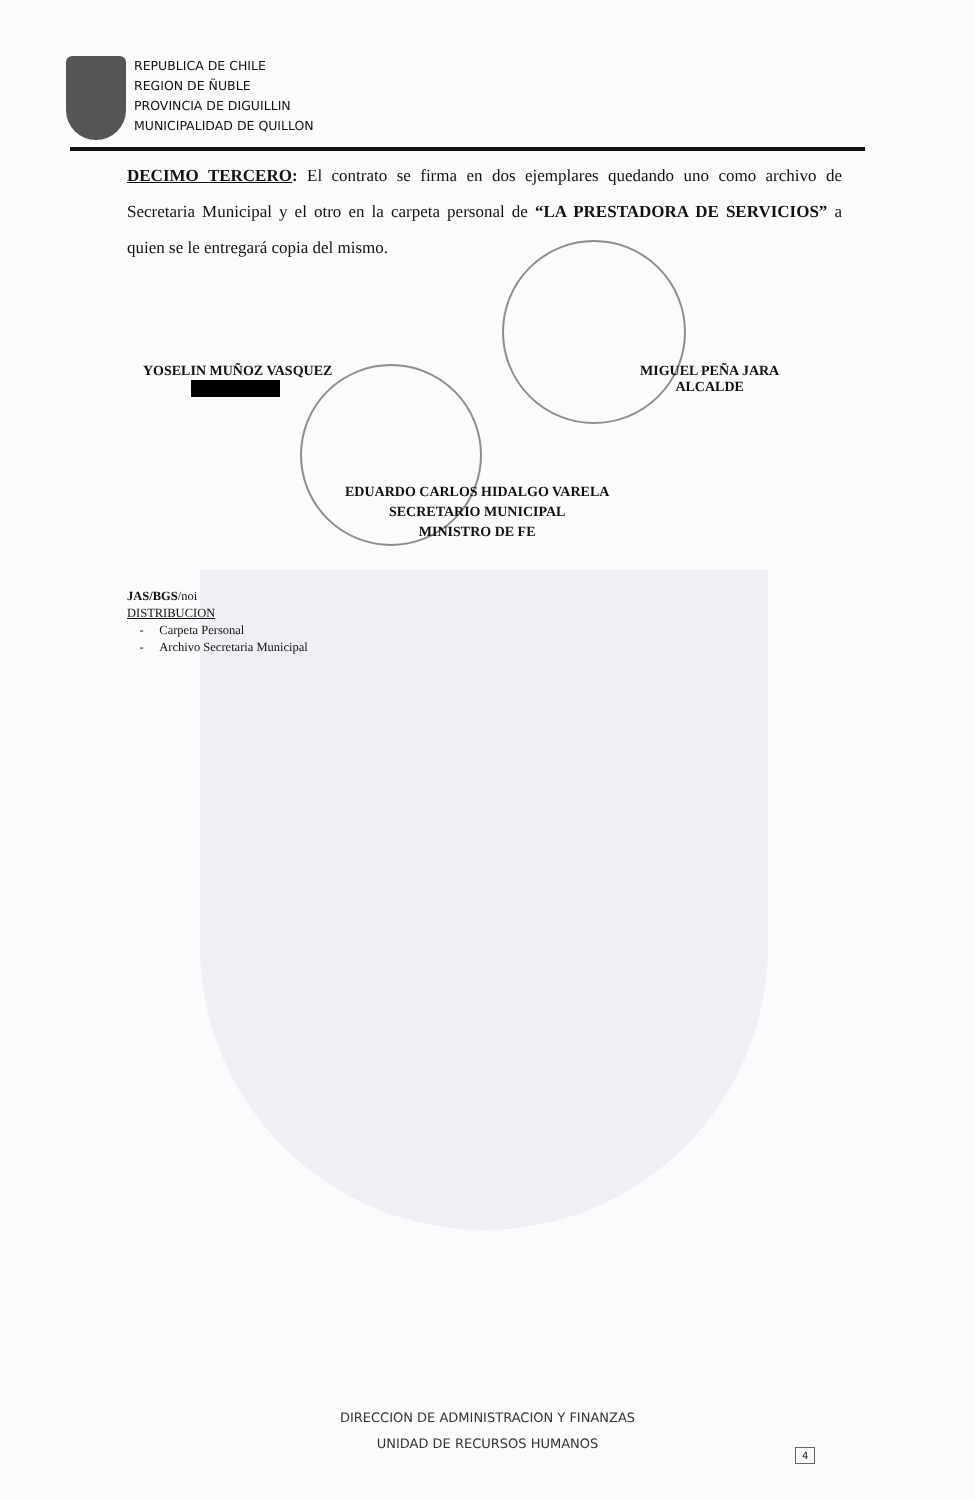REPUBLICA DE CHILE
REGION DE ÑUBLE
PROVINCIA DE DIGUILLIN
MUNICIPALIDAD DE QUILLON
DECIMO TERCERO: El contrato se firma en dos ejemplares quedando uno como archivo de Secretaria Municipal y el otro en la carpeta personal de “LA PRESTADORA DE SERVICIOS” a quien se le entregará copia del mismo.
YOSELIN MUÑOZ VASQUEZ
MIGUEL PEÑA JARA
ALCALDE
EDUARDO CARLOS HIDALGO VARELA
SECRETARIO MUNICIPAL
MINISTRO DE FE
JAS/BGS/noi
DISTRIBUCION
- Carpeta Personal
- Archivo Secretaria Municipal
DIRECCION DE ADMINISTRACION Y FINANZAS
UNIDAD DE RECURSOS HUMANOS
4